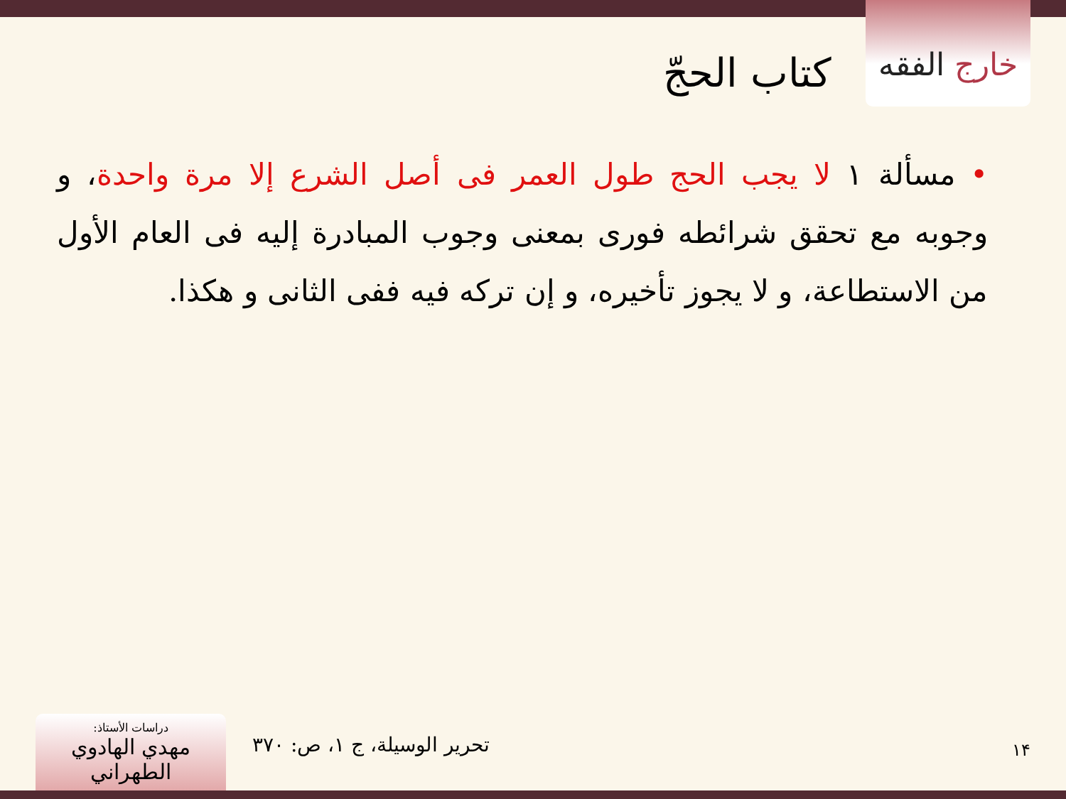خارج الفقه
كتاب الحجّ
•مسألة ١ لا يجب الحج طول العمر فى أصل الشرع إلا مرة واحدة، و وجوبه مع تحقق شرائطه فورى بمعنى وجوب المبادرة إليه فى العام الأول من الاستطاعة، و لا يجوز تأخيره، و إن تركه فيه ففى الثانى و هكذا.
١۴ تحرير الوسيلة، ج ١، ص: ٣٧٠
دراسات الأستاذ:
مهدي الهادوي الطهراني